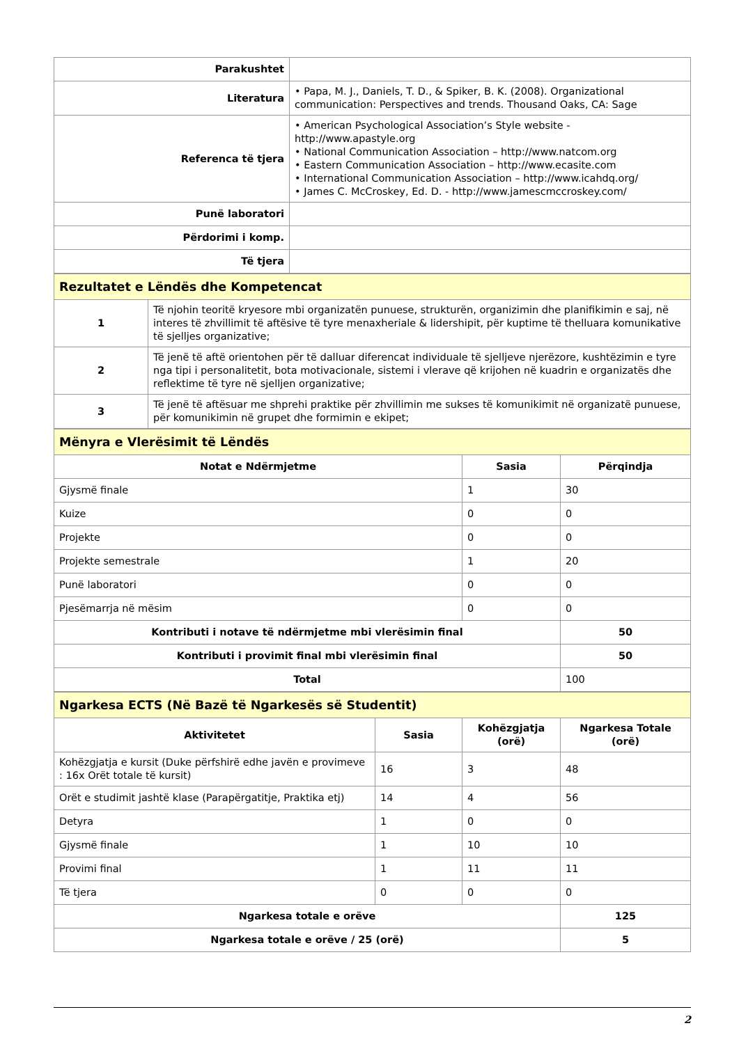| Parakushtet | |
| Literatura | • Papa, M. J., Daniels, T. D., & Spiker, B. K. (2008). Organizational communication: Perspectives and trends. Thousand Oaks, CA: Sage |
| Referenca të tjera | • American Psychological Association’s Style website - http://www.apastyle.org • National Communication Association – http://www.natcom.org • Eastern Communication Association – http://www.ecasite.com • International Communication Association – http://www.icahdq.org/ • James C. McCroskey, Ed. D. - http://www.jamescmccroskey.com/ |
| Punë laboratori | |
| Përdorimi i komp. | |
| Të tjera | |
| Rezultatet e Lëndës dhe Kompetencat | |
| --- | --- |
| 1 | Të njohin teoritë kryesore mbi organizatën punuese, strukturën, organizimin dhe planifikimin e saj, në interes të zhvillimit të aftësive të tyre menaxheriale & lidershipit, për kuptime të thelluara komunikative të sjelljes organizative; |
| 2 | Të jenë të aftë orientohen për të dalluar diferencat individuale të sjelljeve njerëzore, kushtëzimin e tyre nga tipi i personalitetit, bota motivacionale, sistemi i vlerave që krijohen në kuadrin e organizatës dhe reflektime të tyre në sjelljen organizative; |
| 3 | Të jenë të aftësuar me shprehi praktike për zhvillimin me sukses të komunikimit në organizatë punuese, për komunikimin në grupet dhe formimin e ekipet; |
| Mënyra e Vlerësimit të Lëndës | | |
| --- | --- | --- |
| Notat e Ndërmjetme | Sasia | Përqindja |
| Gjysmë finale | 1 | 30 |
| Kuize | 0 | 0 |
| Projekte | 0 | 0 |
| Projekte semestrale | 1 | 20 |
| Punë laboratori | 0 | 0 |
| Pjesëmarrja në mësim | 0 | 0 |
| Kontributi i notave të ndërmjetme mbi vlerësimin final | | 50 |
| Kontributi i provimit final mbi vlerësimin final | | 50 |
| Total | | 100 |
| Ngarkesa ECTS (Në Bazë të Ngarkesës së Studentit) | | | |
| --- | --- | --- | --- |
| Aktivitetet | Sasia | Kohëzgjatja (orë) | Ngarkesa Totale (orë) |
| Kohëzgjatja e kursit (Duke përfshirë edhe javën e provimeve : 16x Orët totale të kursit) | 16 | 3 | 48 |
| Orët e studimit jashtë klase (Parapërgatitje, Praktika etj) | 14 | 4 | 56 |
| Detyra | 1 | 0 | 0 |
| Gjysmë finale | 1 | 10 | 10 |
| Provimi final | 1 | 11 | 11 |
| Të tjera | 0 | 0 | 0 |
| Ngarkesa totale e orëve | | | 125 |
| Ngarkesa totale e orëve / 25 (orë) | | | 5 |
2